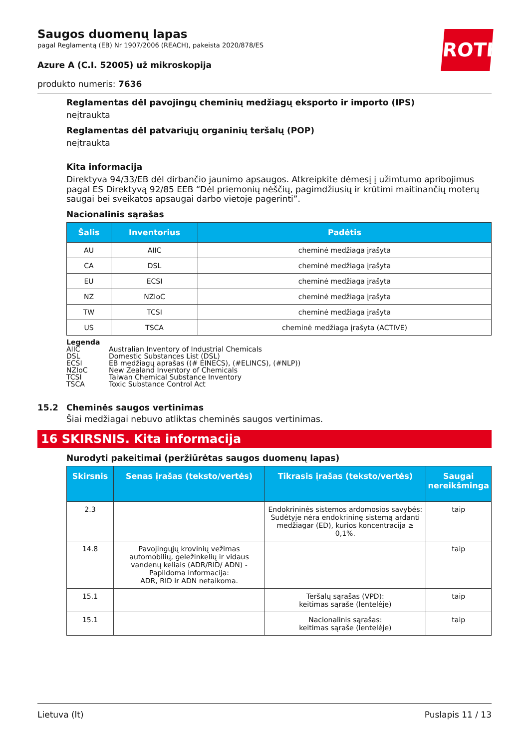ROTH
Saugos duomenų lapas
pagal Reglamentą (EB) Nr 1907/2006 (REACH), pakeista 2020/878/ES
Azure A (C.I. 52005) už mikroskopija
produkto numeris: 7636
Reglamentas dėl pavojingų cheminių medžiagų eksporto ir importo (IPS)
neįtraukta
Reglamentas dėl patvariųjų organinių teršalų (POP)
neįtraukta
Kita informacija
Direktyva 94/33/EB dėl dirbančio jaunimo apsaugos. Atkreipkite dėmesį į užimtumo apribojimus pagal ES Direktyvą 92/85 EEB “Dėl priemonių nėščių, pagimdžiusių ir krūtimi maitinančių moterų saugai bei sveikatos apsaugai darbo vietoje pagerinti”.
Nacionalinis sąrašas
| Šalis | Inventorius | Padėtis |
| --- | --- | --- |
| AU | AIIC | cheminė medžiaga įrašyta |
| CA | DSL | cheminė medžiaga įrašyta |
| EU | ECSI | cheminė medžiaga įrašyta |
| NZ | NZIoC | cheminė medžiaga įrašyta |
| TW | TCSI | cheminė medžiaga įrašyta |
| US | TSCA | cheminė medžiaga įrašyta (ACTIVE) |
Legenda
AIIC Australian Inventory of Industrial Chemicals
DSL Domestic Substances List (DSL)
ECSI EB medžiagų aprašas ((# EINECS), (#ELINCS), (#NLP))
NZIoC New Zealand Inventory of Chemicals
TCSI Taiwan Chemical Substance Inventory
TSCA Toxic Substance Control Act
15.2 Cheminės saugos vertinimas
Šiai medžiagai nebuvo atliktas cheminės saugos vertinimas.
16 SKIRSNIS. Kita informacija
Nurodyti pakeitimai (peržiūrėtas saugos duomenų lapas)
| Skirsnis | Senas įrašas (teksto/vertės) | Tikrasis įrašas (teksto/vertės) | Saugai nereikšminga |
| --- | --- | --- | --- |
| 2.3 | | Endokrininės sistemos ardomosios savybės: Sudėtyje nėra endokrininę sistemą ardanti medžiagar (ED), kurios koncentracija ≥ 0,1%. | taip |
| 14.8 | Pavojingųjų krovinių vežimas automobilių, geležinkelių ir vidaus vandenų keliais (ADR/RID/ ADN) - Papildoma informacija: ADR, RID ir ADN netaikoma. | | taip |
| 15.1 | | Teršalų sąrašas (VPD): keitimas sąraše (lentelėje) | taip |
| 15.1 | | Nacionalinis sąrašas: keitimas sąraše (lentelėje) | taip |
Lietuva (lt) Puslapis 11 / 13